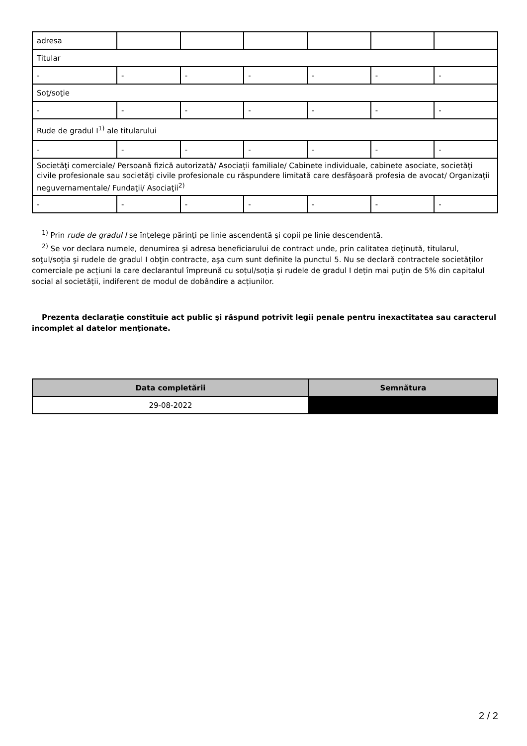| adresa | | | | | | |
| Titular | | | | | | |
| - | - | - | - | - | - | - |
| Soţ/soţie | | | | | | |
| - | - | - | - | - | - | - |
| Rude de gradul I<sup>1)</sup> ale titularului | | | | | | |
| - | - | - | - | - | - | - |
| Societăţi comerciale/ Persoană fizică autorizată/ Asociaţii familiale/ Cabinete individuale, cabinete asociate, societăţi civile profesionale sau societăţi civile profesionale cu răspundere limitată care desfăşoară profesia de avocat/ Organizaţii neguvernamentale/ Fundaţii/ Asociaţii<sup>2)</sup> | | | | | | |
| - | - | - | - | - | - | - |
<sup>1)</sup> Prin rude de gradul I se înţelege părinţi pe linie ascendentă şi copii pe linie descendentă.
<sup>2)</sup> Se vor declara numele, denumirea şi adresa beneficiarului de contract unde, prin calitatea deţinută, titularul, soţul/soţia şi rudele de gradul I obţin contracte, aşa cum sunt definite la punctul 5. Nu se declară contractele societăților comerciale pe acțiuni la care declarantul împreună cu soțul/soția și rudele de gradul I dețin mai puțin de 5% din capitalul social al societății, indiferent de modul de dobândire a acțiunilor.
Prezenta declaraţie constituie act public şi răspund potrivit legii penale pentru inexactitatea sau caracterul incomplet al datelor menţionate.
| Data completării | Semnătura |
| --- | --- |
| 29-08-2022 | |
2 / 2